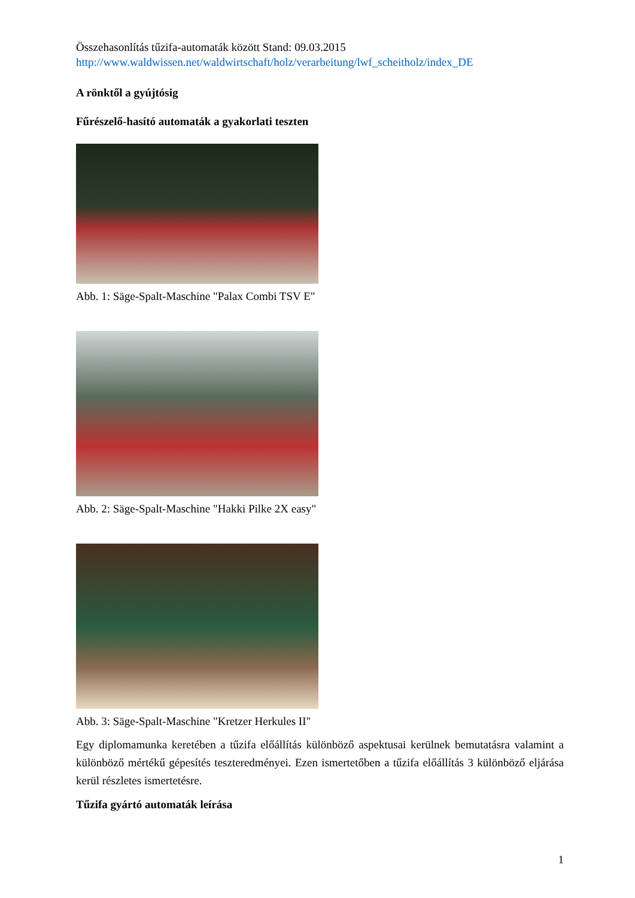Összehasonlítás tűzifa-automaták között Stand: 09.03.2015
http://www.waldwissen.net/waldwirtschaft/holz/verarbeitung/lwf_scheitholz/index_DE
A rönktől a gyújtósig
Fűrészelő-hasító automaták a gyakorlati teszten
Abb. 1: Säge-Spalt-Maschine "Palax Combi TSV E"
Abb. 2: Säge-Spalt-Maschine "Hakki Pilke 2X easy"
Abb. 3: Säge-Spalt-Maschine "Kretzer Herkules II"
Egy diplomamunka keretében a tűzifa előállítás különböző aspektusai kerülnek bemutatásra valamint a különböző mértékű gépesítés teszteredményei. Ezen ismertetőben a tűzifa előállítás 3 különböző eljárása kerül részletes ismertetésre.
Tűzifa gyártó automaták leírása
1